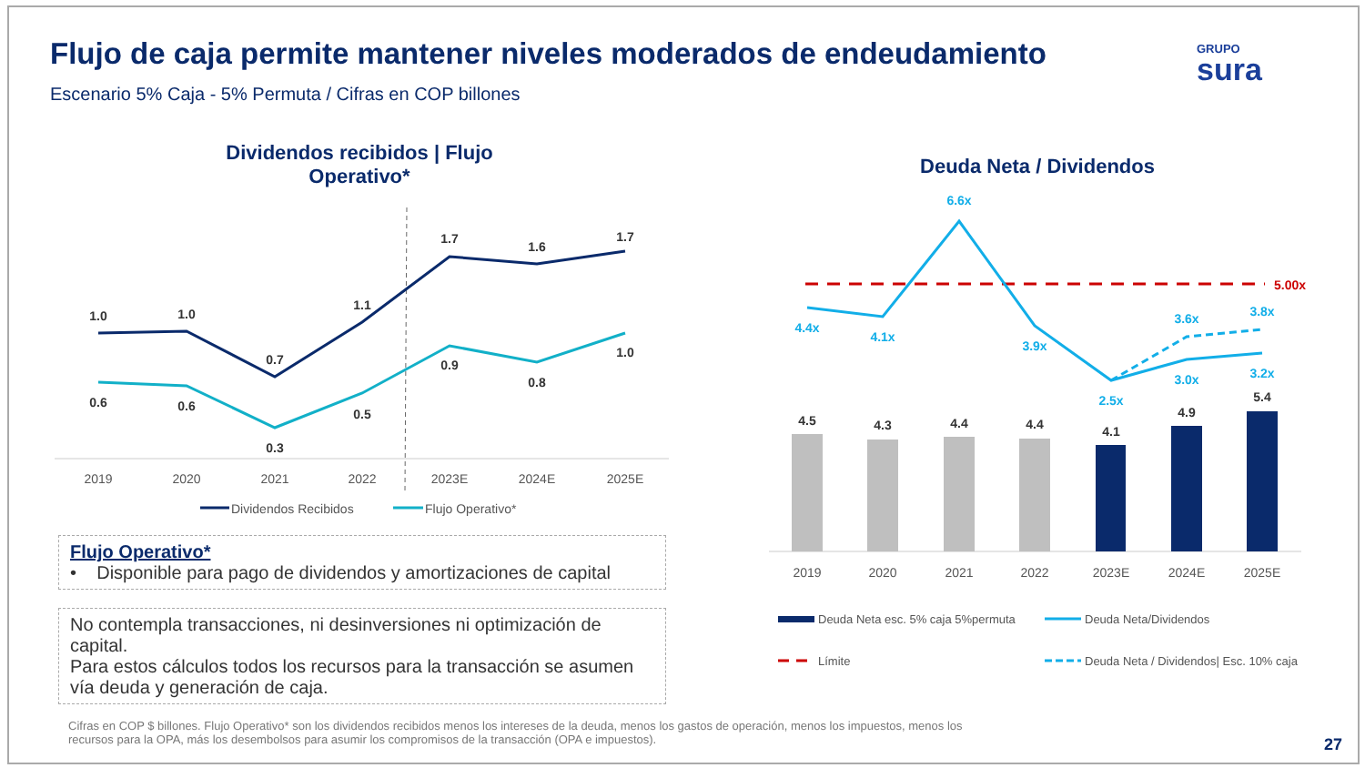Flujo de caja permite mantener niveles moderados de endeudamiento
Escenario 5% Caja - 5% Permuta / Cifras en COP billones
GRUPO
sura
Dividendos recibidos | Flujo Operativo*
Deuda Neta / Dividendos
1.0
1.0
0.7
1.1
1.7
1.6
1.7
0.6
0.6
0.3
0.5
0.9
0.8
1.0
2019
2020
2021
2022
2023E
2024E
2025E
Dividendos Recibidos
Flujo Operativo*
5.00x
4.4x
4.1x
6.6x
3.9x
2.5x
3.0x
3.2x
3.6x
3.8x
4.5
4.3
4.4
4.4
4.1
4.9
5.4
2019
2020
2021
2022
2023E
2024E
2025E
Deuda Neta esc. 5% caja 5%permuta
Deuda Neta/Dividendos
Límite
Deuda Neta / Dividendos| Esc. 10% caja
Flujo Operativo*
• Disponible para pago de dividendos y amortizaciones de capital
No contempla transacciones, ni desinversiones ni optimización de capital.
Para estos cálculos todos los recursos para la transacción se asumen vía deuda y generación de caja.
Cifras en COP $ billones. Flujo Operativo* son los dividendos recibidos menos los intereses de la deuda, menos los gastos de operación, menos los impuestos, menos los recursos para la OPA, más los desembolsos para asumir los compromisos de la transacción (OPA e impuestos).
27